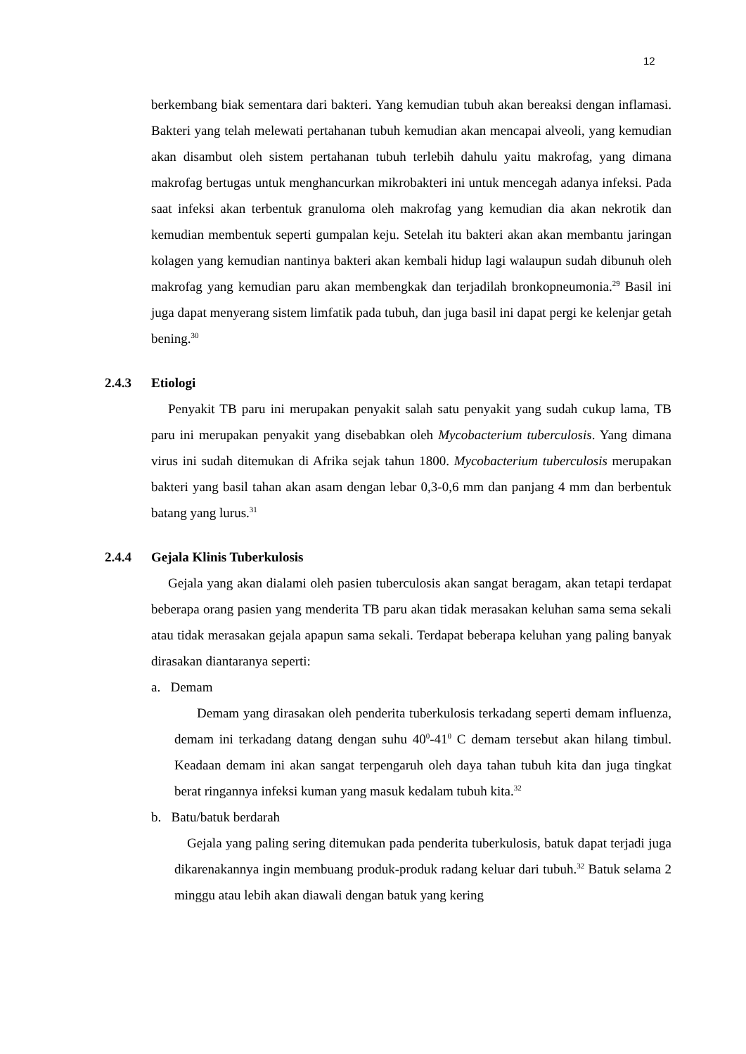12
berkembang biak sementara dari bakteri. Yang kemudian tubuh akan bereaksi dengan inflamasi. Bakteri yang telah melewati pertahanan tubuh kemudian akan mencapai alveoli, yang kemudian akan disambut oleh sistem pertahanan tubuh terlebih dahulu yaitu makrofag, yang dimana makrofag bertugas untuk menghancurkan mikrobakteri ini untuk mencegah adanya infeksi. Pada saat infeksi akan terbentuk granuloma oleh makrofag yang kemudian dia akan nekrotik dan kemudian membentuk seperti gumpalan keju. Setelah itu bakteri akan akan membantu jaringan kolagen yang kemudian nantinya bakteri akan kembali hidup lagi walaupun sudah dibunuh oleh makrofag yang kemudian paru akan membengkak dan terjadilah bronkopneumonia.<sup>29</sup> Basil ini juga dapat menyerang sistem limfatik pada tubuh, dan juga basil ini dapat pergi ke kelenjar getah bening.<sup>30</sup>
2.4.3 Etiologi
Penyakit TB paru ini merupakan penyakit salah satu penyakit yang sudah cukup lama, TB paru ini merupakan penyakit yang disebabkan oleh Mycobacterium tuberculosis. Yang dimana virus ini sudah ditemukan di Afrika sejak tahun 1800. Mycobacterium tuberculosis merupakan bakteri yang basil tahan akan asam dengan lebar 0,3-0,6 mm dan panjang 4 mm dan berbentuk batang yang lurus.<sup>31</sup>
2.4.4 Gejala Klinis Tuberkulosis
Gejala yang akan dialami oleh pasien tuberculosis akan sangat beragam, akan tetapi terdapat beberapa orang pasien yang menderita TB paru akan tidak merasakan keluhan sama sema sekali atau tidak merasakan gejala apapun sama sekali. Terdapat beberapa keluhan yang paling banyak dirasakan diantaranya seperti:
a. Demam
Demam yang dirasakan oleh penderita tuberkulosis terkadang seperti demam influenza, demam ini terkadang datang dengan suhu 40<sup>0</sup>-41<sup>0</sup> C demam tersebut akan hilang timbul. Keadaan demam ini akan sangat terpengaruh oleh daya tahan tubuh kita dan juga tingkat berat ringannya infeksi kuman yang masuk kedalam tubuh kita.<sup>32</sup>
b. Batu/batuk berdarah
Gejala yang paling sering ditemukan pada penderita tuberkulosis, batuk dapat terjadi juga dikarenakannya ingin membuang produk-produk radang keluar dari tubuh.<sup>32</sup> Batuk selama 2 minggu atau lebih akan diawali dengan batuk yang kering